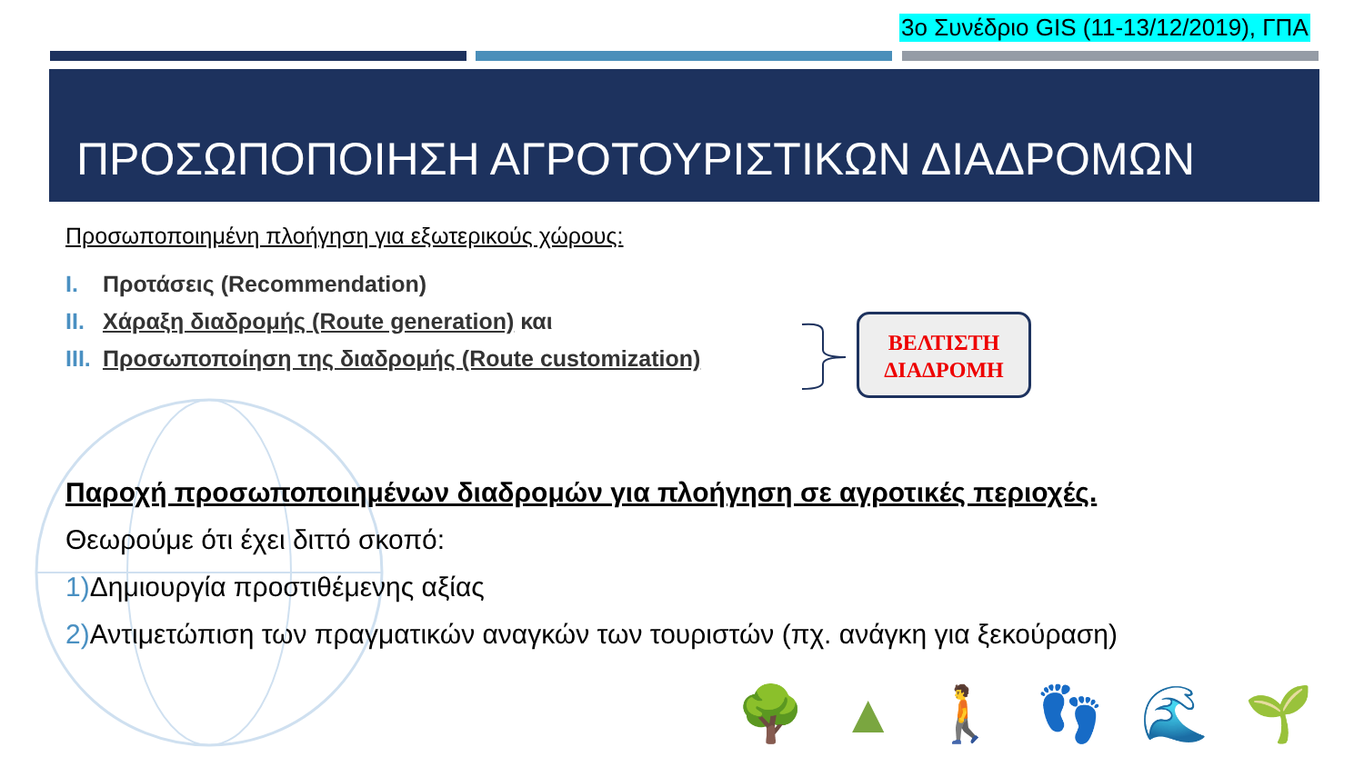3ο Συνέδριο GIS (11-13/12/2019), ΓΠΑ
ΠΡΟΣΩΠΟΠΟΙΗΣΗ ΑΓΡΟΤΟΥΡΙΣΤΙΚΩΝ ΔΙΑΔΡΟΜΩΝ
Προσωποποιημένη πλοήγηση για εξωτερικούς χώρους:
I. Προτάσεις (Recommendation)
II. Χάραξη διαδρομής (Route generation) και
III. Προσωποποίηση της διαδρομής (Route customization)
ΒΕΛΤΙΣΤΗ
ΔΙΑΔΡΟΜΗ
Παροχή προσωποποιημένων διαδρομών για πλοήγηση σε αγροτικές περιοχές.
Θεωρούμε ότι έχει διττό σκοπό:
1) Δημιουργία προστιθέμενης αξίας
2) Αντιμετώπιση των πραγματικών αναγκών των τουριστών (πχ. ανάγκη για ξεκούραση)
🌳▲🚶👣🌊🌱